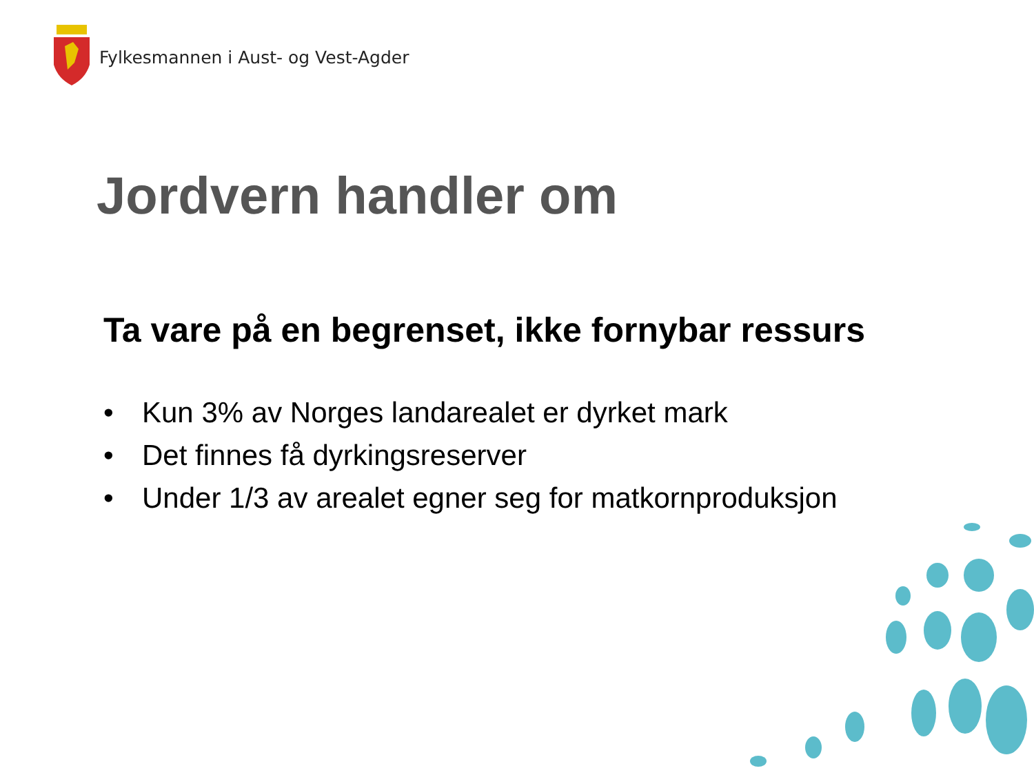Fylkesmannen i Aust- og Vest-Agder
Jordvern handler om
Ta vare på en begrenset, ikke fornybar ressurs
• Kun 3% av Norges landarealet er dyrket mark
• Det finnes få dyrkingsreserver
• Under 1/3 av arealet egner seg for matkornproduksjon